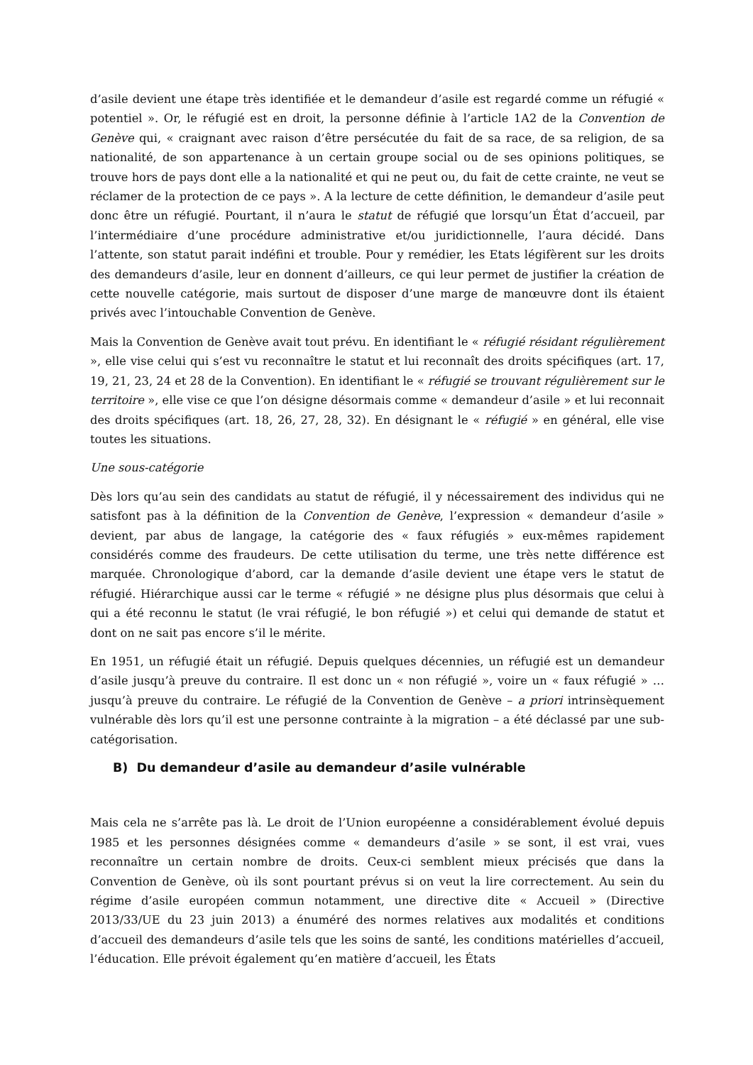d’asile devient une étape très identifiée et le demandeur d’asile est regardé comme un réfugié « potentiel ». Or, le réfugié est en droit, la personne définie à l’article 1A2 de la Convention de Genève qui, « craignant avec raison d’être persécutée du fait de sa race, de sa religion, de sa nationalité, de son appartenance à un certain groupe social ou de ses opinions politiques, se trouve hors de pays dont elle a la nationalité et qui ne peut ou, du fait de cette crainte, ne veut se réclamer de la protection de ce pays ». A la lecture de cette définition, le demandeur d’asile peut donc être un réfugié. Pourtant, il n’aura le statut de réfugié que lorsqu’un État d’accueil, par l’intermédiaire d’une procédure administrative et/ou juridictionnelle, l’aura décidé. Dans l’attente, son statut parait indéfini et trouble. Pour y remédier, les Etats légifèrent sur les droits des demandeurs d’asile, leur en donnent d’ailleurs, ce qui leur permet de justifier la création de cette nouvelle catégorie, mais surtout de disposer d’une marge de manœuvre dont ils étaient privés avec l’intouchable Convention de Genève.
Mais la Convention de Genève avait tout prévu. En identifiant le « réfugié résidant régulièrement », elle vise celui qui s’est vu reconnaître le statut et lui reconnaît des droits spécifiques (art. 17, 19, 21, 23, 24 et 28 de la Convention). En identifiant le « réfugié se trouvant régulièrement sur le territoire », elle vise ce que l’on désigne désormais comme « demandeur d’asile » et lui reconnait des droits spécifiques (art. 18, 26, 27, 28, 32). En désignant le « réfugié » en général, elle vise toutes les situations.
Une sous-catégorie
Dès lors qu’au sein des candidats au statut de réfugié, il y nécessairement des individus qui ne satisfont pas à la définition de la Convention de Genève, l’expression « demandeur d’asile » devient, par abus de langage, la catégorie des « faux réfugiés » eux-mêmes rapidement considérés comme des fraudeurs. De cette utilisation du terme, une très nette différence est marquée. Chronologique d’abord, car la demande d’asile devient une étape vers le statut de réfugié. Hiérarchique aussi car le terme « réfugié » ne désigne plus plus désormais que celui à qui a été reconnu le statut (le vrai réfugié, le bon réfugié ») et celui qui demande de statut et dont on ne sait pas encore s’il le mérite.
En 1951, un réfugié était un réfugié. Depuis quelques décennies, un réfugié est un demandeur d’asile jusqu’à preuve du contraire. Il est donc un « non réfugié », voire un « faux réfugié » …jusqu’à preuve du contraire. Le réfugié de la Convention de Genève – a priori intrinsèquement vulnérable dès lors qu’il est une personne contrainte à la migration – a été déclassé par une sub-catégorisation.
B) Du demandeur d’asile au demandeur d’asile vulnérable
Mais cela ne s’arrête pas là. Le droit de l’Union européenne a considérablement évolué depuis 1985 et les personnes désignées comme « demandeurs d’asile » se sont, il est vrai, vues reconnaître un certain nombre de droits. Ceux-ci semblent mieux précisés que dans la Convention de Genève, où ils sont pourtant prévus si on veut la lire correctement. Au sein du régime d’asile européen commun notamment, une directive dite « Accueil » (Directive 2013/33/UE du 23 juin 2013) a énuméré des normes relatives aux modalités et conditions d’accueil des demandeurs d’asile tels que les soins de santé, les conditions matérielles d’accueil, l’éducation. Elle prévoit également qu’en matière d’accueil, les États